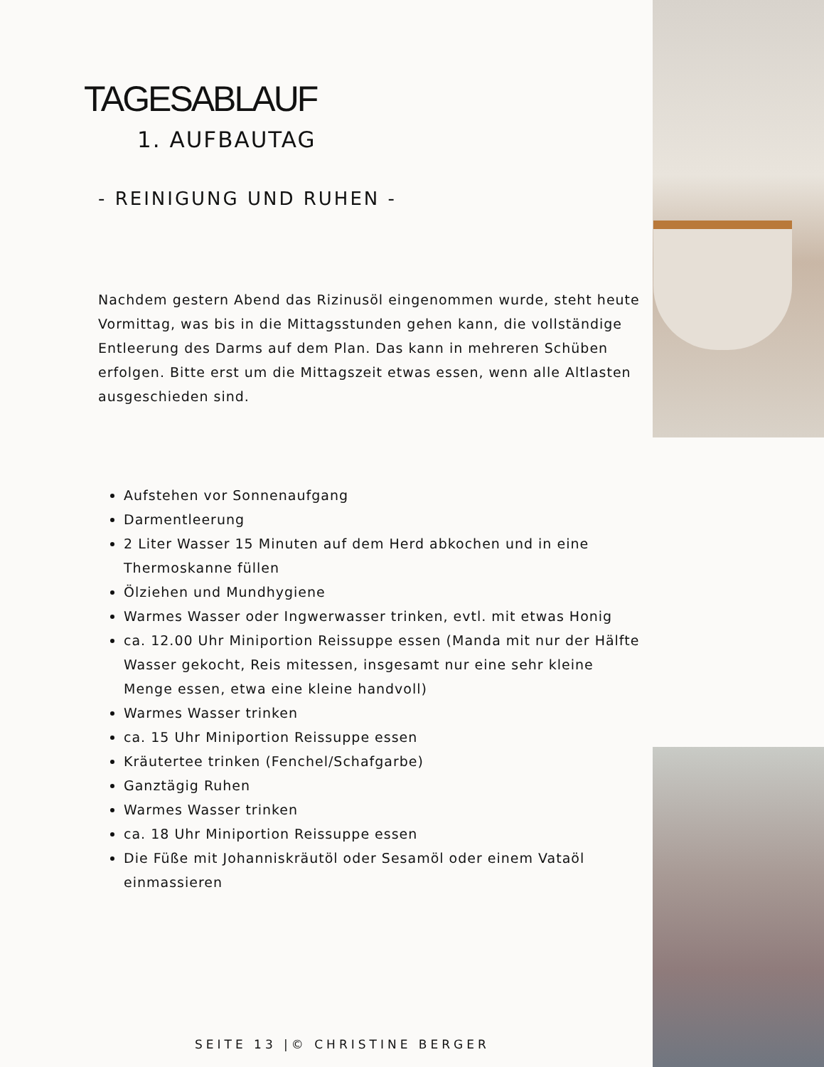TAGESABLAUF
1. AUFBAUTAG
- REINIGUNG UND RUHEN -
Nachdem gestern Abend das Rizinusöl eingenommen wurde, steht heute Vormittag, was bis in die Mittagsstunden gehen kann, die vollständige Entleerung des Darms auf dem Plan. Das kann in mehreren Schüben erfolgen. Bitte erst um die Mittagszeit etwas essen, wenn alle Altlasten ausgeschieden sind.
Aufstehen vor Sonnenaufgang
Darmentleerung
2 Liter Wasser 15 Minuten auf dem Herd abkochen und in eine Thermoskanne füllen
Ölziehen und Mundhygiene
Warmes Wasser oder Ingwerwasser trinken, evtl. mit etwas Honig
ca. 12.00 Uhr Miniportion Reissuppe essen (Manda mit nur der Hälfte Wasser gekocht, Reis mitessen, insgesamt nur eine sehr kleine Menge essen, etwa eine kleine handvoll)
Warmes Wasser trinken
ca. 15 Uhr Miniportion Reissuppe essen
Kräutertee trinken (Fenchel/Schafgarbe)
Ganztägig Ruhen
Warmes Wasser trinken
ca. 18 Uhr Miniportion Reissuppe essen
Die Füße mit Johanniskräutöl oder Sesamöl oder einem Vataöl einmassieren
SEITE 13 |© CHRISTINE BERGER